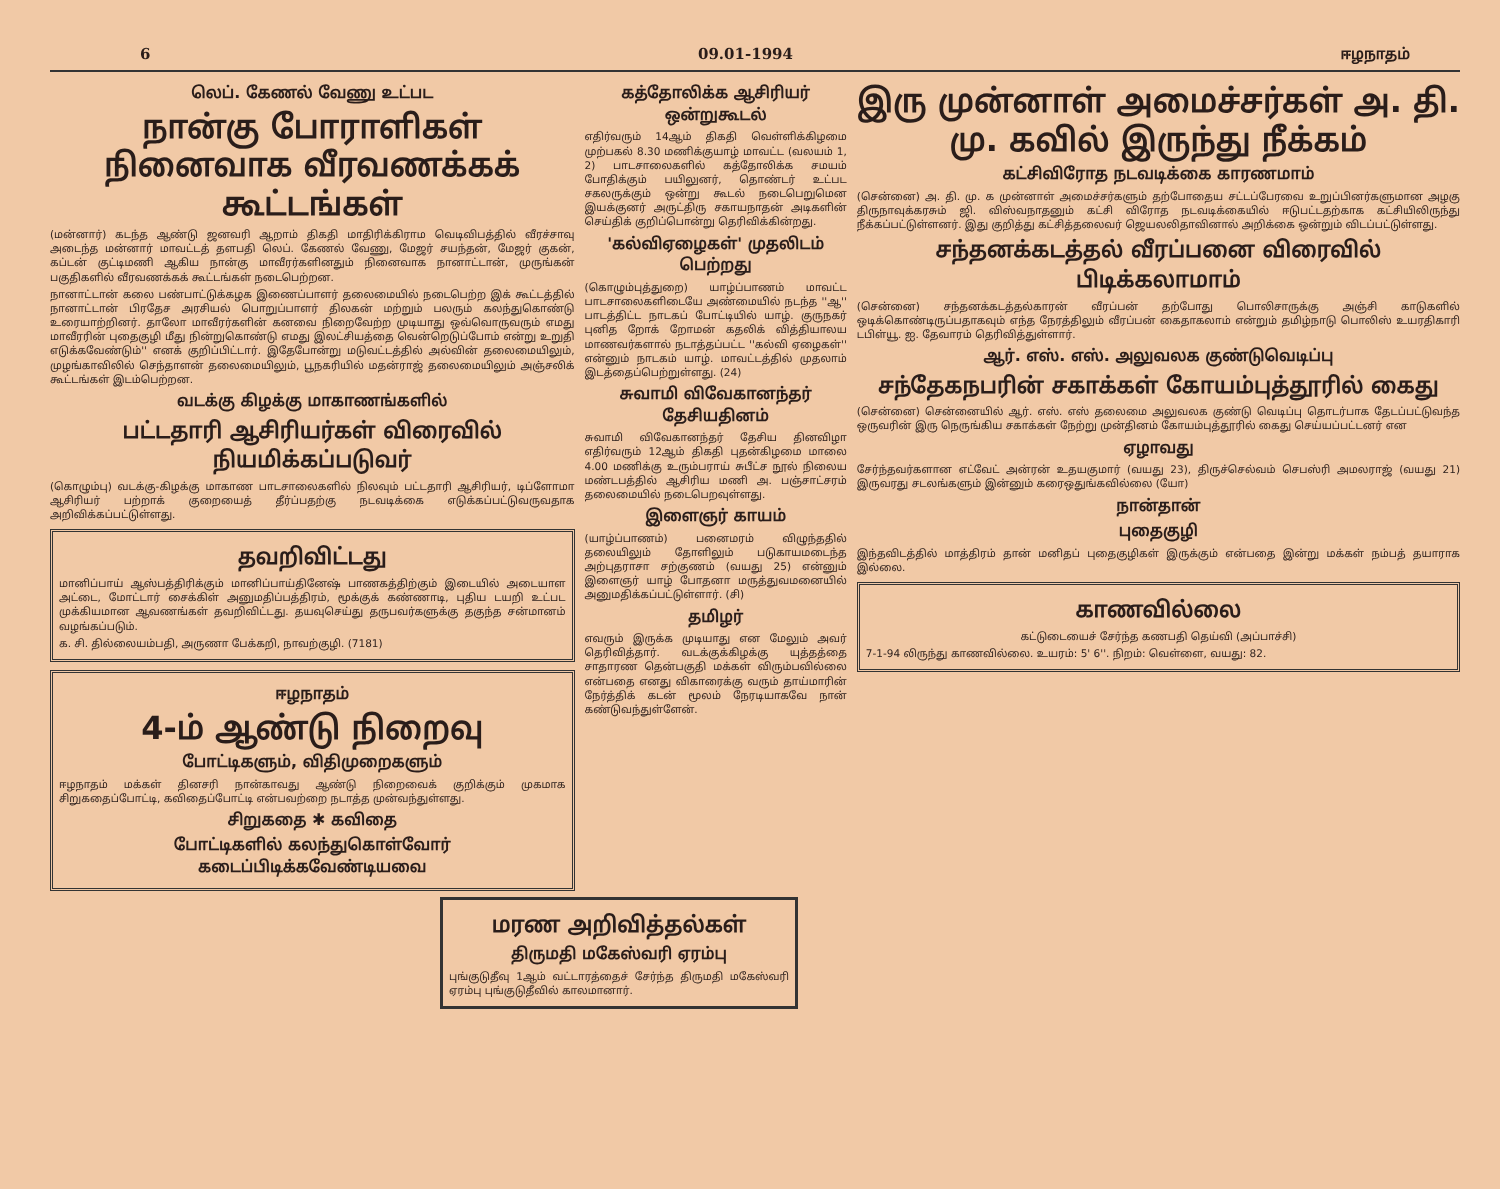6 09.01-1994 ஈழநாதம்
லெப். கேணல் வேணு உட்பட
நான்கு போராளிகள் நினைவாக வீரவணக்கக் கூட்டங்கள்
(மன்னார்) கடந்த ஆண்டு ஜனவரி ஆறாம் திகதி மாதிரிக்கிராம வெடிவிபத்தில் வீரச்சாவு அடைந்த மன்னார் மாவட்டத் தளபதி லெப். கேணல் வேணு, மேஜர் சயந்தன், மேஜர் குகன், கப்டன் குட்டிமணி ஆகிய நான்கு மாவீரர்களினதும் நினைவாக நானாட்டான், முருங்கன் பகுதிகளில் வீரவணக்கக் கூட்டங்கள் நடைபெற்றன.
நானாட்டான் கலை பண்பாட்டுக்கழக இணைப்பாளர் தலைமையில் நடைபெற்ற இக் கூட்டத்தில் நானாட்டான் பிரதேச அரசியல் பொறுப்பாளர் திலகன் மற்றும் பலரும் கலந்துகொண்டு உரையாற்றினர். தாலோ மாவீரர்களின் கனவை நிறைவேற்ற முடியாது ஒவ்வொருவரும் எமது மாவீரரின் புதைகுழி மீது நின்றுகொண்டு எமது இலட்சியத்தை வென்றெடுப்போம் என்று உறுதி எடுக்கவேண்டும்'' எனக் குறிப்பிட்டார். இதேபோன்று மடுவட்டத்தில் அல்வின் தலைமையிலும், முழங்காவிலில் செந்தாளன் தலைமையிலும், பூநகரியில் மதன்ராஜ் தலைமையிலும் அஞ்சலிக் கூட்டங்கள் இடம்பெற்றன.
வடக்கு கிழக்கு மாகாணங்களில்
பட்டதாரி ஆசிரியர்கள் விரைவில் நியமிக்கப்படுவர்
(கொழும்பு) வடக்கு-கிழக்கு மாகாண பாடசாலைகளில் நிலவும் பட்டதாரி ஆசிரியர், டிப்ளோமா ஆசிரியர் பற்றாக் குறையைத் தீர்ப்பதற்கு நடவடிக்கை எடுக்கப்பட்டுவருவதாக அறிவிக்கப்பட்டுள்ளது.
தவறிவிட்டது
மானிப்பாய் ஆஸ்பத்திரிக்கும் மானிப்பாய்தினேஷ் பாணகத்திற்கும் இடையில் அடையாள அட்டை, மோட்டார் சைக்கிள் அனுமதிப்பத்திரம், மூக்குக் கண்ணாடி, புதிய டயறி உட்பட முக்கியமான ஆவணங்கள் தவறிவிட்டது. தயவுசெய்து தருபவர்களுக்கு தகுந்த சன்மானம் வழங்கப்படும்.
க. சி. தில்லையம்பதி, அருணா பேக்கறி, நாவற்குழி. (7181)
ஈழநாதம்
4-ம் ஆண்டு நிறைவு
போட்டிகளும், விதிமுறைகளும்
ஈழநாதம் மக்கள் தினசரி நான்காவது ஆண்டு நிறைவைக் குறிக்கும் முகமாக சிறுகதைப்போட்டி, கவிதைப்போட்டி என்பவற்றை நடாத்த முன்வந்துள்ளது.
சிறுகதை ✱ கவிதை
போட்டிகளில் கலந்துகொள்வோர் கடைப்பிடிக்கவேண்டியவை
கத்தோலிக்க ஆசிரியர் ஒன்றுகூடல்
எதிர்வரும் 14ஆம் திகதி வெள்ளிக்கிழமை முற்பகல் 8.30 மணிக்குயாழ் மாவட்ட (வலயம் 1, 2) பாடசாலைகளில் கத்தோலிக்க சமயம் போதிக்கும் பயிலுனர், தொண்டர் உட்பட சகலருக்கும் ஒன்று கூடல் நடைபெறுமென இயக்குனர் அருட்திரு சகாயநாதன் அடிகளின் செய்திக் குறிப்பொன்று தெரிவிக்கின்றது.
'கல்விஏழைகள்' முதலிடம் பெற்றது
(கொழும்புத்துறை) யாழ்ப்பாணம் மாவட்ட பாடசாலைகளிடையே அண்மையில் நடந்த ''ஆ'' பாடத்திட்ட நாடகப் போட்டியில் யாழ். குருநகர் புனித றோக் றோமன் கதலிக் வித்தியாலய மாணவர்களால் நடாத்தப்பட்ட ''கல்வி ஏழைகள்'' என்னும் நாடகம் யாழ். மாவட்டத்தில் முதலாம் இடத்தைப்பெற்றுள்ளது. (24)
சுவாமி விவேகானந்தர் தேசியதினம்
சுவாமி விவேகானந்தர் தேசிய தினவிழா எதிர்வரும் 12ஆம் திகதி புதன்கிழமை மாலை 4.00 மணிக்கு உரும்பராய் சுபீட்ச நூல் நிலைய மண்டபத்தில் ஆசிரிய மணி அ. பஞ்சாட்சரம் தலைமையில் நடைபெறவுள்ளது.
இளைஞர் காயம்
(யாழ்ப்பாணம்) பனைமரம் விழுந்ததில் தலையிலும் தோளிலும் படுகாயமடைந்த அற்புதராசா சற்குணம் (வயது 25) என்னும் இளைஞர் யாழ் போதனா மருத்துவமனையில் அனுமதிக்கப்பட்டுள்ளார். (சி)
தமிழர்
எவரும் இருக்க முடியாது என மேலும் அவர் தெரிவித்தார். வடக்குக்கிழக்கு யுத்தத்தை சாதாரண தென்பகுதி மக்கள் விரும்பவில்லை என்பதை எனது விகாரைக்கு வரும் தாய்மாரின் நேர்த்திக் கடன் மூலம் நேரடியாகவே நான் கண்டுவந்துள்ளேன்.
இரு முன்னாள் அமைச்சர்கள் அ. தி. மு. கவில் இருந்து நீக்கம்
கட்சிவிரோத நடவடிக்கை காரணமாம்
(சென்னை) அ. தி. மு. க முன்னாள் அமைச்சர்களும் தற்போதைய சட்டப்பேரவை உறுப்பினர்களுமான அழகு திருநாவுக்கரசும் ஜி. விஸ்வநாதனும் கட்சி விரோத நடவடிக்கையில் ஈடுபட்டதற்காக கட்சியிலிருந்து நீக்கப்பட்டுள்ளனர். இது குறித்து கட்சித்தலைவர் ஜெயலலிதாவினால் அறிக்கை ஒன்றும் விடப்பட்டுள்ளது.
சந்தனக்கடத்தல் வீரப்பனை விரைவில் பிடிக்கலாமாம்
(சென்னை) சந்தனக்கடத்தல்காரன் வீரப்பன் தற்போது பொலிசாருக்கு அஞ்சி காடுகளில் ஒடிக்கொண்டிருப்பதாகவும் எந்த நேரத்திலும் வீரப்பன் கைதாகலாம் என்றும் தமிழ்நாடு பொலிஸ் உயரதிகாரி டபிள்யூ. ஐ. தேவாரம் தெரிவித்துள்ளார்.
ஆர். எஸ். எஸ். அலுவலக குண்டுவெடிப்பு
சந்தேகநபரின் சகாக்கள் கோயம்புத்தூரில் கைது
(சென்னை) சென்னையில் ஆர். எஸ். எஸ் தலைமை அலுவலக குண்டு வெடிப்பு தொடர்பாக தேடப்பட்டுவந்த ஒருவரின் இரு நெருங்கிய சகாக்கள் நேற்று முன்தினம் கோயம்புத்தூரில் கைது செய்யப்பட்டனர் என
ஏழாவது
சேர்ந்தவர்களான எட்வேட் அன்ரன் உதயகுமார் (வயது 23), திருச்செல்வம் செபஸ்ரி அமலராஜ் (வயது 21) இருவரது சடலங்களும் இன்னும் கரைஒதுங்கவில்லை (யோ)
நான்தான்
புதைகுழி
இந்தவிடத்தில் மாத்திரம் தான் மனிதப் புதைகுழிகள் இருக்கும் என்பதை இன்று மக்கள் நம்பத் தயாராக இல்லை.
காணவில்லை
கட்டுடையைச் சேர்ந்த கணபதி தெய்வி (அப்பாச்சி)
7-1-94 லிருந்து காணவில்லை. உயரம்: 5' 6''. நிறம்: வெள்ளை, வயது: 82.
மரண அறிவித்தல்கள்
திருமதி மகேஸ்வரி ஏரம்பு
புங்குடுதீவு 1ஆம் வட்டாரத்தைச் சேர்ந்த திருமதி மகேஸ்வரி ஏரம்பு புங்குடுதீவில் காலமானார்.